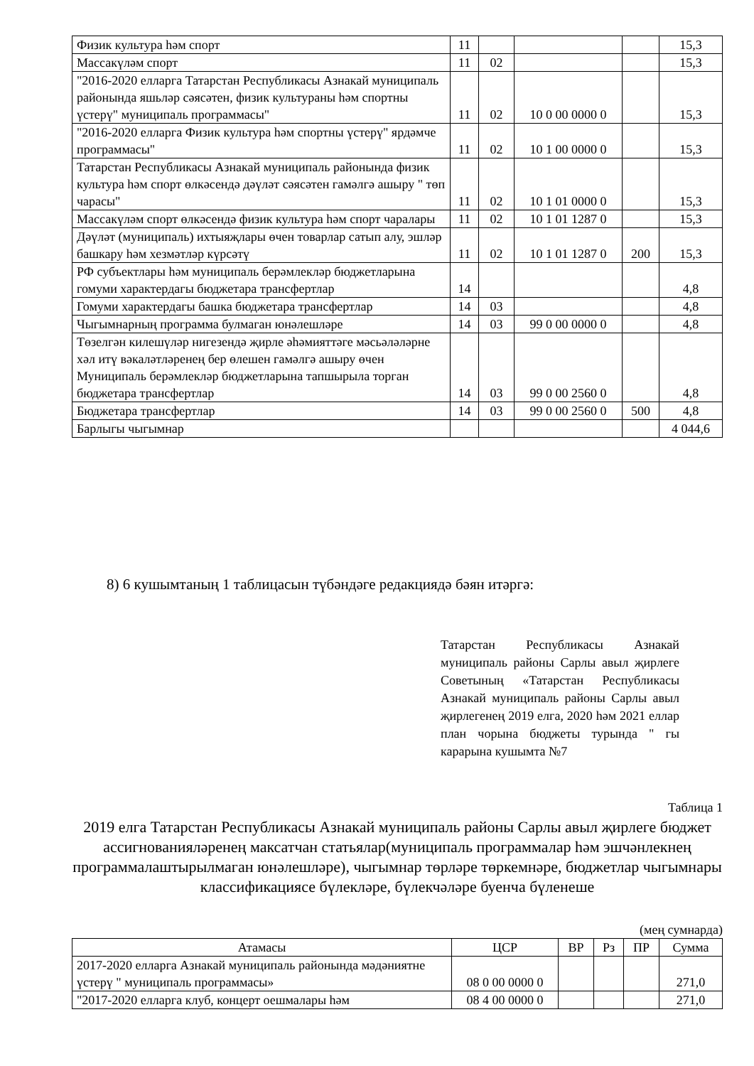| Физик культура һәм спорт | 11 | | | | 15,3 |
| Массакүләм спорт | 11 | 02 | | | 15,3 |
| "2016-2020 елларга Татарстан Республикасы Азнакай муниципаль районында яшьләр сәясәтен, физик культураны һәм спортны үстерү" муниципаль программасы" | 11 | 02 | 10 0 00 0000 0 | | 15,3 |
| "2016-2020 елларга Физик культура һәм спортны үстерү" ярдәмче программасы" | 11 | 02 | 10 1 00 0000 0 | | 15,3 |
| Татарстан Республикасы Азнакай муниципаль районында физик культура һәм спорт өлкәсендә дәүләт сәясәтен гамәлгә ашыру " төп чарасы" | 11 | 02 | 10 1 01 0000 0 | | 15,3 |
| Массакүләм спорт өлкәсендә физик культура һәм спорт чаралары | 11 | 02 | 10 1 01 1287 0 | | 15,3 |
| Дәүләт (муниципаль) ихтыяҗлары өчен товарлар сатып алу, эшләр башкару һәм хезмәтләр күрсәтү | 11 | 02 | 10 1 01 1287 0 | 200 | 15,3 |
| РФ субъектлары һәм муниципаль берәмлекләр бюджетларына гомуми характердагы бюджетара трансфертлар | 14 | | | | 4,8 |
| Гомуми характердагы башка бюджетара трансфертлар | 14 | 03 | | | 4,8 |
| Чыгымнарның программа булмаган юнәлешләре | 14 | 03 | 99 0 00 0000 0 | | 4,8 |
| Төзелгән килешүләр нигезендә җирле әһәмияттәге мәсьәләләрне хәл итү вәкаләтләренең бер өлешен гамәлгә ашыру өчен Муниципаль берәмлекләр бюджетларына тапшырыла торган бюджетара трансфертлар | 14 | 03 | 99 0 00 2560 0 | | 4,8 |
| Бюджетара трансфертлар | 14 | 03 | 99 0 00 2560 0 | 500 | 4,8 |
| Барлыгы чыгымнар | | | | | 4 044,6 |
8) 6 кушымтаның 1 таблицасын түбәндәге редакциядә бәян итәргә:
Татарстан Республикасы Азнакай муниципаль районы Сарлы авыл җирлеге Советының «Татарстан Республикасы Азнакай муниципаль районы Сарлы авыл җирлегенең 2019 елга, 2020 һәм 2021 еллар план чорына бюджеты турында " гы карарына кушымта №7
Таблица 1
2019 елга Татарстан Республикасы Азнакай муниципаль районы Сарлы авыл җирлеге бюджет ассигнованияләренең максатчан статьялар(муниципаль программалар һәм эшчәнлекнең программалаштырылмаган юнәлешләре), чыгымнар төрләре төркемнәре, бюджетлар чыгымнары классификациясе бүлекләре, бүлекчәләре буенча бүленеше
(мең сумнарда)
| Атамасы | ЦСР | ВР | Рз | ПР | Сумма |
| --- | --- | --- | --- | --- | --- |
| 2017-2020 елларга Азнакай муниципаль районында мәдәниятне үстерү " муниципаль программасы» | 08 0 00 0000 0 | | | | 271,0 |
| "2017-2020 елларга клуб, концерт оешмалары һәм | 08 4 00 0000 0 | | | | 271,0 |